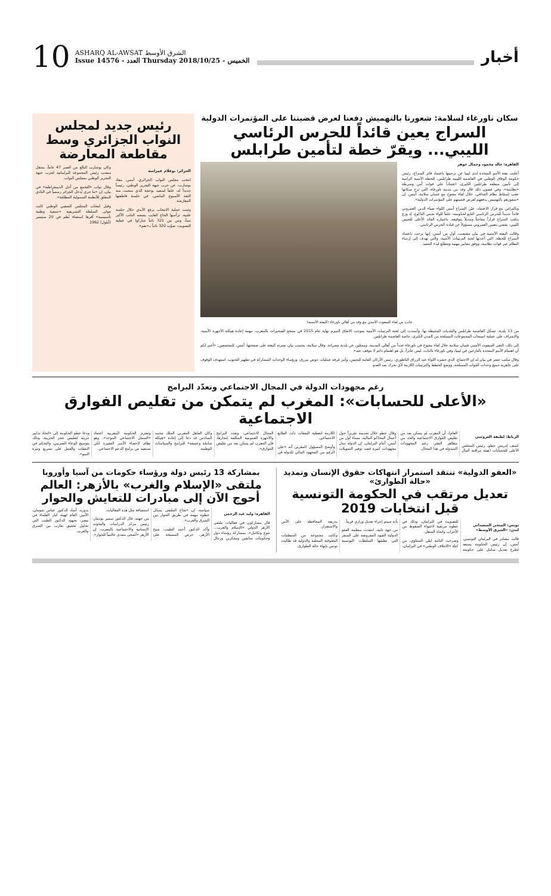أخبار
ASHARQ AL-AWSAT الشرق الأوسط
Issue 14576 - العدد Thursday 2018/10/25 - الخميس
10
سكان تاورغاء لسلامة: شعورنا بالتهميش دفعنا لعرض قضيتنا على المؤتمرات الدولية
السراج يعين قائداً للحرس الرئاسي الليبي... ويقرّ خطة لتأمين طرابلس
القاهرة: خالد محمود وجمال جوهر
أعلنت بعثة الأمم المتحدة لدى ليبيا عن ترحيبها باعتماد فائز السراج، رئيس حكومة الوفاق الوطني في العاصمة الليبية طرابلس، للخطة الأمنية الرامية إلى تأمين منطقة طرابلس الكبرى، اعتماداً على قوات أمن وشرطة «نظامية». وفي غضون ذلك قال وفد من مدينة تاورغاء، التي نزح سكانها عقب إسقاط نظام القذافي، خلال لقاء مفتوح مع غسان سلامة، أمس، إن «شعورهم بالتهميش يدفعهم لعرض قضيتهم على المؤتمرات الدولية».
وبالتزامن مع قرار الاعتماد، عيّن السراج أمس اللواء ضياء الدين العمروني قائداً جديداً للحرس الرئاسي التابع لحكومته، خلفاً للواء نجمي الناكوع، إذ وزع مكتب السراج قراراً مفاجئاً ومذيلاً بتوقيعه، باعتباره القائد الأعلى للجيش الليبي، يقضي بتعيين العمروني مسؤولاً عن قيادة الحرس الرئاسي.
وقالت البعثة الأممية في بيان مقتضب، أول من أمس، إنها ترحب باعتماد السراج للخطة، التي أعدتها لجنة الترتيبات الأمنية، والتي تهدف إلى إرساء النظام عبر قوات نظامية، ووفق معايير مهنية وتتطلع لبدء التنفيذ.
جانب من لقاء المبعوث الأممي مع وفد من أهالي تاورغاء (البعثة الأممية)
من 13 بلدية، تشكل العاصمة طرابلس والبلديات المحيطة بها. وأسندت إلى لجنة الترتيبات الأمنية بموجب الاتفاق المبرم نهاية عام 2015 في منتجع الصخيرات بالمغرب، مهمة إعادة هيكلة الأجهزة الأمنية، والإشراف على عملية انسحاب المجموعات المسلحة من المدن الكبرى، خاصة العاصمة طرابلس.
إلى ذلك، التقى المبعوث الأممي غسان سلامة خلال لقاء مفتوح في تاورغاء عدداً من أهالي المدينة، وممثلين عن بلدية مصراتة. وقال سلامة، بحسب بيان نشرته البعثة على صفحتها، أمس، للمجتمعين: «أعبر لكم أن اهتمام الأمم المتحدة بالنازحين في ليبيا، وفي تاورغاء بالذات، ليس عابراً، بل هو اهتمام دائم لا نتوقف عنه».
وقال مكتب حفتر في بيان له إن الاجتماع، الذي حضره اللواء عبد الرزاق الناظوري، رئيس الأركان العامة للجيش، وآمر غرفة عمليات حوض مرزق، ورؤساء الوحدات المشاركة في تطهير الجنوب، استهدف الوقوف على جاهزية جميع وحدات القوات المسلحة، ووضع الخطط والترتيبات اللازمة لأي تحرك ضد العدو.
رئيس جديد لمجلس النواب الجزائري وسط مقاطعة المعارضة
الجزائر: بوعلام غمراسة
انتخب مجلس النواب الجزائري، أمس، معاذ بوشارب، عن حزب جبهة التحرير الوطني، رئيساً جديداً له، خلفاً لسعيد بوحجة الذي سحبت منه الثقة الأسبوع الماضي، في جلسة قاطعتها المعارضة.
وتمت عملية الانتخاب برفع الأيدي خلال جلسة علنية، ترأسها الحاج العايب بصفته النائب الأكبر سناً، ومن بين 321 نائباً شاركوا في عملية التصويت، صوّت 320 نائباً بـ«نعم».
وكان بوشارب البالغ من العمر 47 عاماً، يشغل منصب رئيس المجموعة البرلمانية لحزب جبهة التحرير الوطني بمجلس النواب.
وقال نواب «التجمع من أجل الديمقراطية» في بيان، إن «ما جرى يُدخل الجزائر رسمياً في النادي المغلق للأنظمة الشمولية المطلقة».
وقبل انتخاب المجلس الشعبي الوطني كانت تتولى السلطة التشريعية «جمعية وطنية تأسيسية» أقرها استفتاء نُظم في 20 سبتمبر (أيلول) 1962.
رغم مجهودات الدولة في المجال الاجتماعي وتعدّد البرامج
«الأعلى للحسابات»: المغرب لم يتمكن من تقليص الفوارق الاجتماعية
الرباط: لطيفة العروسي
كشف إدريس جطو، رئيس المجلس الأعلى للحسابات (هيئة مراقبة المال العام)، أن المغرب لم يتمكن بعد من تقليص الفوارق الاجتماعية والحد من مظاهر الفقر، رغم المجهودات المبذولة في هذا المجال.
وقال جطو خلال تقديمه تقريراً حول أعمال المحاكم المالية، مساء أول من أمس، أمام البرلمان، إن الدولة تبذل مجهودات كبيرة قصد توفير التمويلات اللازمة لتغطية النفقات ذات الطابع الاجتماعي.
وأوضح المسؤول المغربي أنه «على الرغم من المجهود المالي للدولة في المجال الاجتماعي، وتعدد البرامج والأجهزة العمومية المكلفة إنجازها، فإن المغرب لم يتمكن بعد من تقليص الفوارق».
وكان العاهل المغربي الملك محمد السادس قد دعا إلى إعادة «هيكلة شاملة وعميقة» للبرامج والسياسات الوطنية.
وتعتزم الحكومة المغربية اعتماد «السجل الاجتماعي الموحد»، وهو نظام لإحصاء الأسر الفقيرة لكي تستفيد من برامج الدعم الاجتماعي.
ودعا جطو الحكومة إلى «اتخاذ تدابير جريئة لتقليص عجز الخزينة، وذلك بتوسيع الوعاء الضريبي، والتحكم في النفقات والعمل على تسريع وتيرة النمو».
«العفو الدولية» تنتقد استمرار انتهاكات حقوق الإنسان وتمديد «حالة الطوارئ»
تعديل مرتقب في الحكومة التونسية قبل انتخابات 2019
تونس: المنجي السعيداني
لندن: «الشرق الأوسط»
قالت مصادر في البرلمان التونسي، أمس، إن رئيس الحكومة يستعد لطرح تعديل شامل على حكومته للتصويت في البرلمان، وذلك في خطوة مرتقبة لاحتواء الضغوط من الأحزاب واتحاد الشغل.
وصرحت النائبة ليلى الشتاوي، من كتلة «الائتلاف الوطني» في البرلمان، بأنه سيتم إجراء تعديل وزاري قريباً.
من جهة ثانية، انتقدت منظمة العفو الدولية القيود المفروضة على السفر التي تطبقها السلطات التونسية بذريعة المحافظة على الأمن والاستقرار.
وكانت مجموعة من المنظمات الحقوقية المحلية والدولية قد طالبت تونس بإنهاء حالة الطوارئ.
بمشاركة 13 رئيس دولة ورؤساء حكومات من آسيا وأوروبا
ملتقى «الإسلام والغرب» بالأزهر: العالم أحوج الآن إلى مبادرات للتعايش والحوار
القاهرة: وليد عبد الرحمن
قال مشاركون في فعاليات ملتقى الأزهر الدولي «الإسلام والغرب... تنوع وتكامل»، بمشاركة رؤساء دول وحكومات سابقين ومفكرين ورجال سياسة، إن «نجاح الملتقى يشكل خطوة مهمة في طريق الحوار بين الشرق والغرب».
وأكد الدكتور أحمد الطيب، شيخ الأزهر، حرص المشيخة على استضافة مثل هذه الفعاليات.
من جهته، قال الدكتور سمير بودينار، رئيس مركز الدراسات والبحوث الإنسانية والاجتماعية بالمغرب، إن الأزهر «أضحى منتدى عالمياً للحوار».
بدوره، أشاد الدكتور عباس شومان، الأمين العام لهيئة كبار العلماء في مصر، بجهود الدكتور الطيب التي تحاول تحقيق تقارب بين الشرق والغرب.